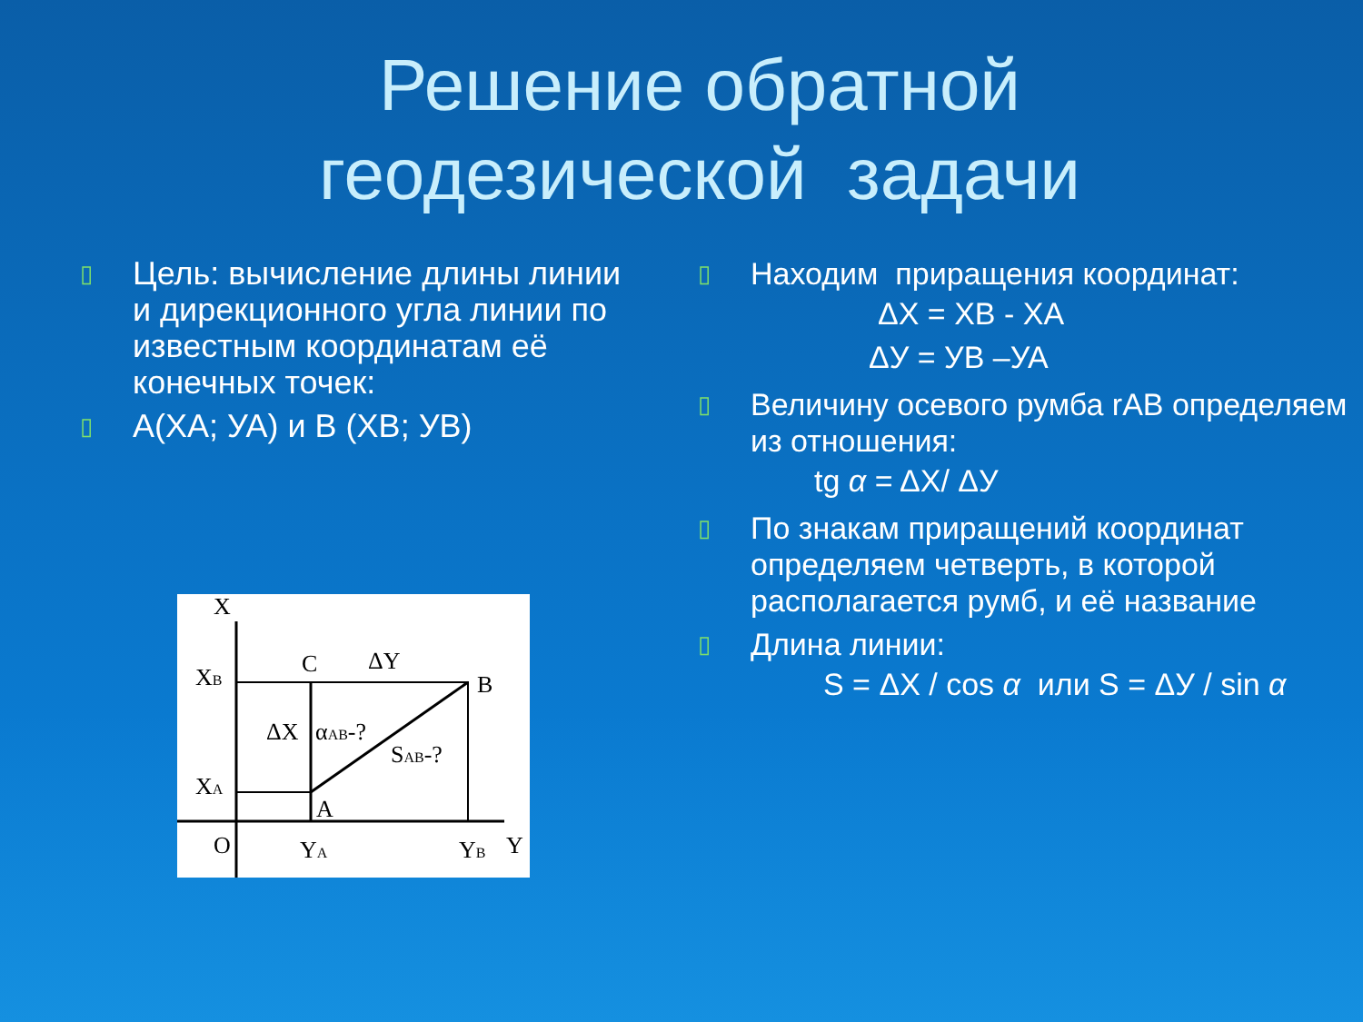Решение обратной
геодезической задачи
▯ Цель: вычисление длины линии и дирекционного угла линии по известным координатам её конечных точек:
▯ А(ХА; УА) и В (ХВ; УВ)
X
XB
C
ΔY
B
ΔX
αAB-?
SAB-?
XA
A
O
YA
YB
Y
▯ Находим приращения координат:
ΔX = XB - XA
ΔУ = УВ –УА
▯ Величину осевого румба rAB определяем из отношения:
tg α = ΔX/ ΔУ
▯ По знакам приращений координат определяем четверть, в которой располагается румб, и её название
▯ Длина линии:
S = ΔX / cos α или S = ΔУ / sin α